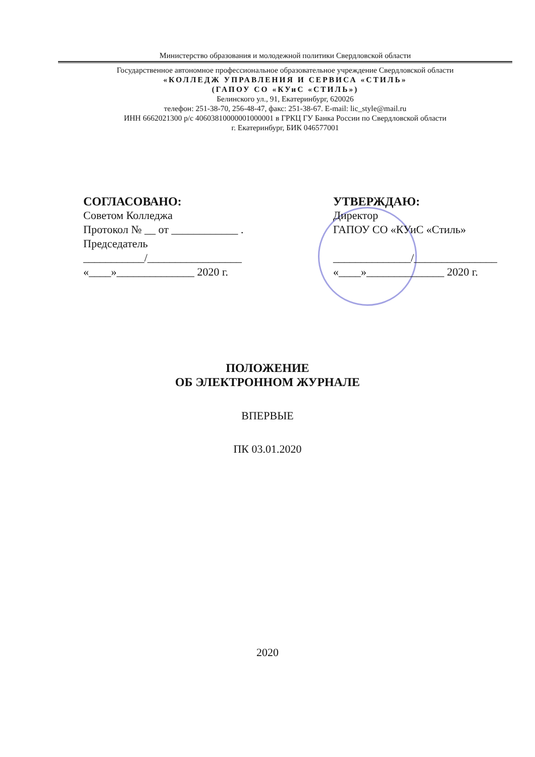Министерство образования и молодежной политики Свердловской области
Государственное автономное профессиональное образовательное учреждение Свердловской области
«КОЛЛЕДЖ УПРАВЛЕНИЯ И СЕРВИСА «СТИЛЬ»
(ГАПОУ СО «КУиС «СТИЛЬ»)
Белинского ул., 91, Екатеринбург, 620026
телефон: 251-38-70, 256-48-47, факс: 251-38-67. E-mail: lic_style@mail.ru
ИНН 6662021300 р/с 40603810000001000001 в ГРКЦ ГУ Банка России по Свердловской области
г. Екатеринбург, БИК 046577001
СОГЛАСОВАНО:
Советом Колледжа
Протокол № __ от ____________ .
Председатель
___________/_________________
«____»______________ 2020 г.
УТВЕРЖДАЮ:
Директор
ГАПОУ СО «КУиС «Стиль»
______________/_______________
«____»______________ 2020 г.
ПОЛОЖЕНИЕ
ОБ ЭЛЕКТРОННОМ ЖУРНАЛЕ
ВПЕРВЫЕ
ПК 03.01.2020
2020